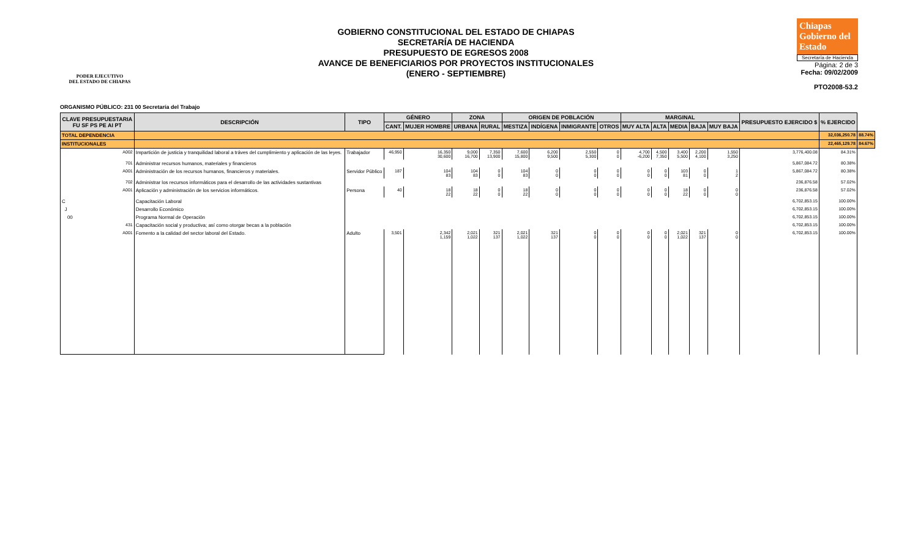PODER EJECUTIVO
DEL ESTADO DE CHIAPAS
GOBIERNO CONSTITUCIONAL DEL ESTADO DE CHIAPAS
SECRETARÍA DE HACIENDA
PRESUPUESTO DE EGRESOS 2008
AVANCE DE BENEFICIARIOS POR PROYECTOS INSTITUCIONALES
(ENERO - SEPTIEMBRE)
Chiapas
Gobierno del Estado
Secretaría de Hacienda
Página: 2 de 3
Fecha: 09/02/2009
PTO2008-53.2
ORGANISMO PÚBLICO: 231 00 Secretaría del Trabajo
| CLAVE PRESUPUESTARIA FU SF PS PE AI PT | DESCRIPCIÓN | TIPO | GÉNERO | | ZONA | | ORIGEN DE POBLACIÓN | | | | MARGINAL | | | | | PRESUPUESTO EJERCIDO $ | % EJERCIDO | |
| --- | --- | --- | --- | --- | --- | --- | --- | --- | --- | --- | --- | --- | --- | --- | --- | --- | --- | --- |
| | | | CANT. | MUJER HOMBRE | URBANA | RURAL | MESTIZA | INDÍGENA | INMIGRANTE | OTROS | MUY ALTA | ALTA | MEDIA | BAJA | MUY BAJA | | | |
| TOTAL DEPENDENCIA | | | | | | | | | | | | | | | | | 32,036,250.78 | 88.74% |
| INSTITUCIONALES | | | | | | | | | | | | | | | | | 22,465,129.78 | 84.67% |
| A002 | Impartición de justicia y tranquilidad laboral a tráves del cumplimiento y aplicación de las leyes. | Trabajador | 46,950 | 16,350 30,600 | 9,000 16,700 | 7,350 13,900 | 7,600 15,800 | 6,200 9,500 | 2,550 5,300 | 0 0 | 4,700 -6,200 | 4,500 7,350 | 3,400 5,500 | 2,200 4,100 | 1,550 3,250 | 3,776,400.08 | 84.31% | |
| 701 | Administrar recursos humanos, materiales y financieros | | | | | | | | | | | | | | | 5,867,084.72 | 80.38% | |
| A001 | Administración de los recursos humanos, financieros y materiales. | Servidor Público | 187 | 104 83 | 104 83 | 0 0 | 104 83 | 0 0 | 0 0 | 0 0 | 0 0 | 0 0 | 103 81 | 0 0 | 1 2 | 5,867,084.72 | 80.38% | |
| 702 | Administrar los recursos informáticos para el desarrollo de las actividades sustantivas | | | | | | | | | | | | | | | 236,876.58 | 57.02% | |
| A001 | Aplicación y administración de los servicios informáticos. | Persona | 40 | 18 22 | 18 22 | 0 0 | 18 22 | 0 0 | 0 0 | 0 0 | 0 0 | 0 0 | 18 22 | 0 0 | 0 0 | 236,876.58 | 57.02% | |
| C | Capacitación Laboral | | | | | | | | | | | | | | | 6,702,853.15 | 100.00% | |
| J | Desarrollo Económico | | | | | | | | | | | | | | | 6,702,853.15 | 100.00% | |
| 00 | Programa Normal de Operación | | | | | | | | | | | | | | | 6,702,853.15 | 100.00% | |
| 431 | Capacitación social y productiva; así como otorgar becas a la población | | | | | | | | | | | | | | | 6,702,853.15 | 100.00% | |
| A001 | Fomento a la calidad del sector laboral del Estado. | Adulto | 3,501 | 2,342 1,159 | 2,021 1,022 | 321 137 | 2,021 1,022 | 321 137 | 0 0 | 0 0 | 0 0 | 0 0 | 2,021 1,022 | 321 137 | 0 0 | 6,702,853.15 | 100.00% | |